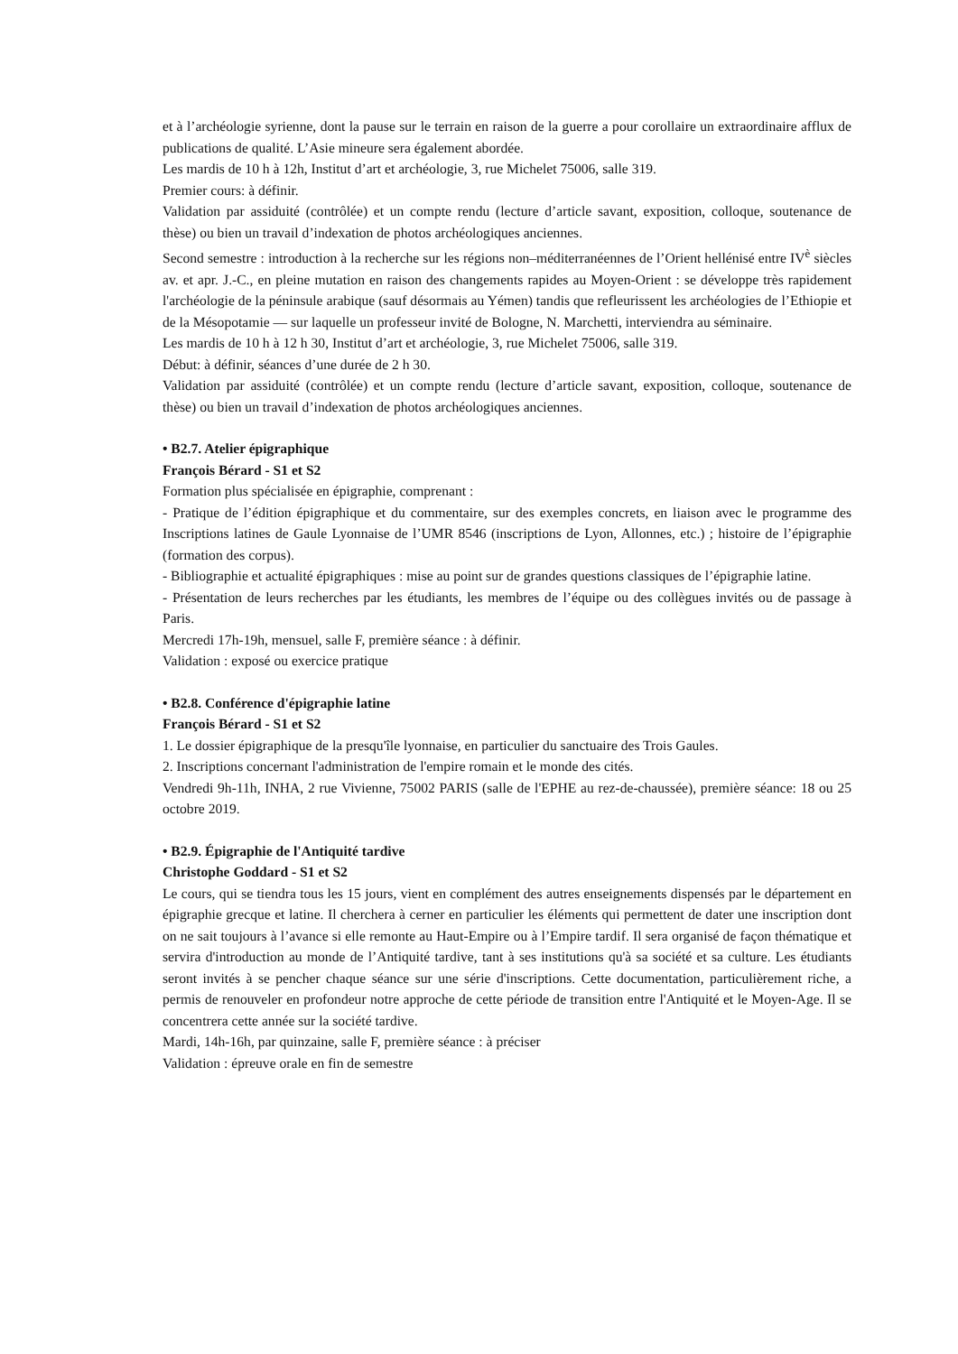et à l’archéologie syrienne, dont la pause sur le terrain en raison de la guerre a pour corollaire un extraordinaire afflux de publications de qualité. L’Asie mineure sera également abordée.
Les mardis de 10 h à 12h, Institut d’art et archéologie, 3, rue Michelet 75006, salle 319.
Premier cours: à définir.
Validation par assiduité (contrôlée) et un compte rendu (lecture d’article savant, exposition, colloque, soutenance de thèse) ou bien un travail d’indexation de photos archéologiques anciennes.
Second semestre : introduction à la recherche sur les régions non–méditerranéennes de l’Orient hellénisé entre IV<sup>è</sup> siècles av. et apr. J.-C., en pleine mutation en raison des changements rapides au Moyen-Orient : se développe très rapidement l'archéologie de la péninsule arabique (sauf désormais au Yémen) tandis que refleurissent les archéologies de l’Ethiopie et de la Mésopotamie — sur laquelle un professeur invité de Bologne, N. Marchetti, interviendra au séminaire.
Les mardis de 10 h à 12 h 30, Institut d’art et archéologie, 3, rue Michelet 75006, salle 319.
Début: à définir, séances d’une durée de 2 h 30.
Validation par assiduité (contrôlée) et un compte rendu (lecture d’article savant, exposition, colloque, soutenance de thèse) ou bien un travail d’indexation de photos archéologiques anciennes.
• B2.7. Atelier épigraphique
François Bérard - S1 et S2
Formation plus spécialisée en épigraphie, comprenant :
- Pratique de l’édition épigraphique et du commentaire, sur des exemples concrets, en liaison avec le programme des Inscriptions latines de Gaule Lyonnaise de l’UMR 8546 (inscriptions de Lyon, Allonnes, etc.) ; histoire de l’épigraphie (formation des corpus).
- Bibliographie et actualité épigraphiques : mise au point sur de grandes questions classiques de l’épigraphie latine.
- Présentation de leurs recherches par les étudiants, les membres de l’équipe ou des collègues invités ou de passage à Paris.
Mercredi 17h-19h, mensuel, salle F, première séance : à définir.
Validation : exposé ou exercice pratique
• B2.8. Conférence d'épigraphie latine
François Bérard - S1 et S2
1. Le dossier épigraphique de la presqu'île lyonnaise, en particulier du sanctuaire des Trois Gaules.
2. Inscriptions concernant l'administration de l'empire romain et le monde des cités.
Vendredi 9h-11h, INHA, 2 rue Vivienne, 75002 PARIS (salle de l'EPHE au rez-de-chaussée), première séance: 18 ou 25 octobre 2019.
• B2.9. Épigraphie de l'Antiquité tardive
Christophe Goddard - S1 et S2
Le cours, qui se tiendra tous les 15 jours, vient en complément des autres enseignements dispensés par le département en épigraphie grecque et latine. Il cherchera à cerner en particulier les éléments qui permettent de dater une inscription dont on ne sait toujours à l’avance si elle remonte au Haut-Empire ou à l’Empire tardif. Il sera organisé de façon thématique et servira d'introduction au monde de l’Antiquité tardive, tant à ses institutions qu'à sa société et sa culture. Les étudiants seront invités à se pencher chaque séance sur une série d'inscriptions. Cette documentation, particulièrement riche, a permis de renouveler en profondeur notre approche de cette période de transition entre l'Antiquité et le Moyen-Age. Il se concentrera cette année sur la société tardive.
Mardi, 14h-16h, par quinzaine, salle F, première séance : à préciser
Validation : épreuve orale en fin de semestre